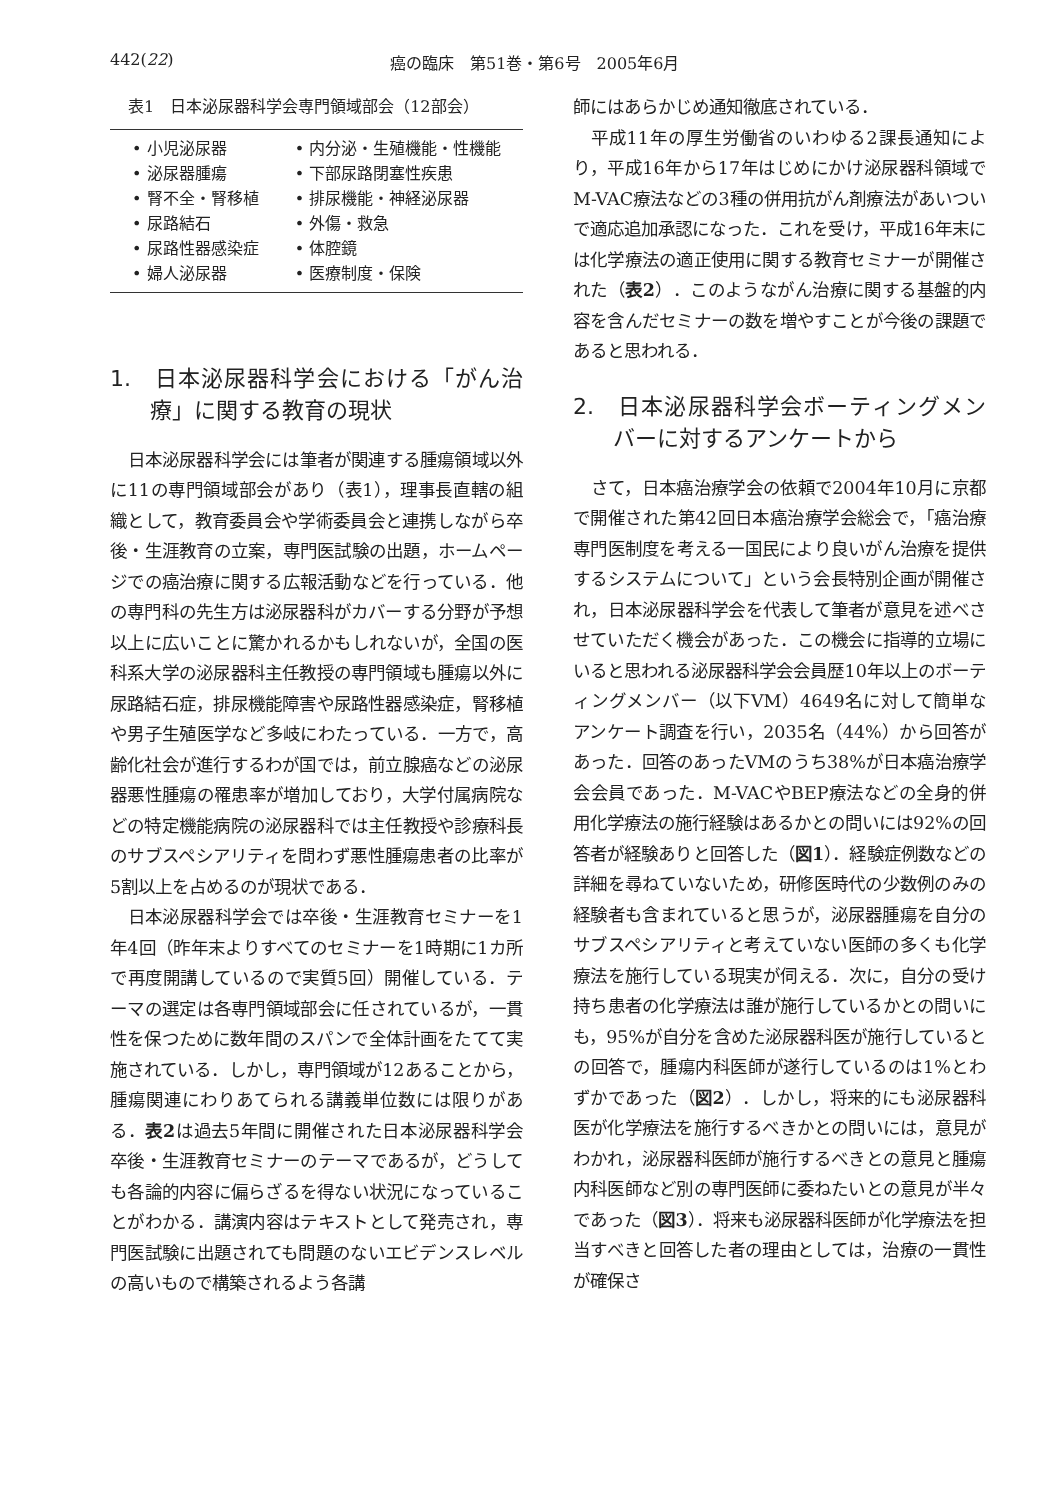442(22) 癌の臨床　第51巻・第6号　2005年6月
表1　日本泌尿器科学会専門領域部会（12部会）
| • 小児泌尿器 | • 内分泌・生殖機能・性機能 |
| • 泌尿器腫瘍 | • 下部尿路閉塞性疾患 |
| • 腎不全・腎移植 | • 排尿機能・神経泌尿器 |
| • 尿路結石 | • 外傷・救急 |
| • 尿路性器感染症 | • 体腔鏡 |
| • 婦人泌尿器 | • 医療制度・保険 |
1.　日本泌尿器科学会における「がん治療」に関する教育の現状
日本泌尿器科学会には筆者が関連する腫瘍領域以外に11の専門領域部会があり（表1），理事長直轄の組織として，教育委員会や学術委員会と連携しながら卒後・生涯教育の立案，専門医試験の出題，ホームページでの癌治療に関する広報活動などを行っている．他の専門科の先生方は泌尿器科がカバーする分野が予想以上に広いことに驚かれるかもしれないが，全国の医科系大学の泌尿器科主任教授の専門領域も腫瘍以外に尿路結石症，排尿機能障害や尿路性器感染症，腎移植や男子生殖医学など多岐にわたっている．一方で，高齢化社会が進行するわが国では，前立腺癌などの泌尿器悪性腫瘍の罹患率が増加しており，大学付属病院などの特定機能病院の泌尿器科では主任教授や診療科長のサブスペシアリティを問わず悪性腫瘍患者の比率が5割以上を占めるのが現状である．
日本泌尿器科学会では卒後・生涯教育セミナーを1年4回（昨年末よりすべてのセミナーを1時期に1カ所で再度開講しているので実質5回）開催している．テーマの選定は各専門領域部会に任されているが，一貫性を保つために数年間のスパンで全体計画をたてて実施されている．しかし，専門領域が12あることから，腫瘍関連にわりあてられる講義単位数には限りがある．表2は過去5年間に開催された日本泌尿器科学会卒後・生涯教育セミナーのテーマであるが，どうしても各論的内容に偏らざるを得ない状況になっていることがわかる．講演内容はテキストとして発売され，専門医試験に出題されても問題のないエビデンスレベルの高いもので構築されるよう各講
師にはあらかじめ通知徹底されている．
平成11年の厚生労働省のいわゆる2課長通知により，平成16年から17年はじめにかけ泌尿器科領域でM-VAC療法などの3種の併用抗がん剤療法があいついで適応追加承認になった．これを受け，平成16年末には化学療法の適正使用に関する教育セミナーが開催された（表2）．このようながん治療に関する基盤的内容を含んだセミナーの数を増やすことが今後の課題であると思われる．
2.　日本泌尿器科学会ボーティングメンバーに対するアンケートから
さて，日本癌治療学会の依頼で2004年10月に京都で開催された第42回日本癌治療学会総会で，「癌治療専門医制度を考える一国民により良いがん治療を提供するシステムについて」という会長特別企画が開催され，日本泌尿器科学会を代表して筆者が意見を述べさせていただく機会があった．この機会に指導的立場にいると思われる泌尿器科学会会員歴10年以上のボーティングメンバー（以下VM）4649名に対して簡単なアンケート調査を行い，2035名（44%）から回答があった．回答のあったVMのうち38%が日本癌治療学会会員であった．M-VACやBEP療法などの全身的併用化学療法の施行経験はあるかとの問いには92%の回答者が経験ありと回答した（図1）．経験症例数などの詳細を尋ねていないため，研修医時代の少数例のみの経験者も含まれていると思うが，泌尿器腫瘍を自分のサブスペシアリティと考えていない医師の多くも化学療法を施行している現実が伺える．次に，自分の受け持ち患者の化学療法は誰が施行しているかとの問いにも，95%が自分を含めた泌尿器科医が施行しているとの回答で，腫瘍内科医師が遂行しているのは1%とわずかであった（図2）．しかし，将来的にも泌尿器科医が化学療法を施行するべきかとの問いには，意見がわかれ，泌尿器科医師が施行するべきとの意見と腫瘍内科医師など別の専門医師に委ねたいとの意見が半々であった（図3）．将来も泌尿器科医師が化学療法を担当すべきと回答した者の理由としては，治療の一貫性が確保さ